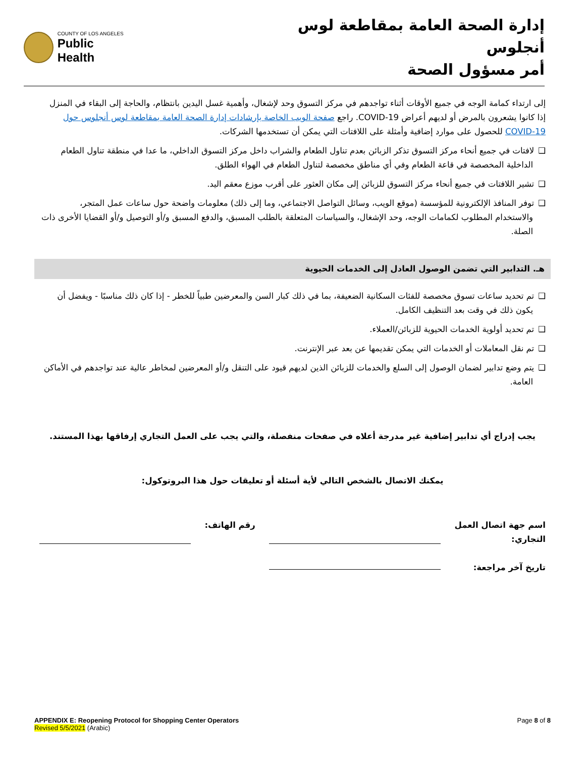COUNTY OF LOS ANGELES
Public Health
إدارة الصحة العامة بمقاطعة لوس أنجلوس
أمر مسؤول الصحة
إلى ارتداء كمامة الوجه في جميع الأوقات أثناء تواجدهم في مركز التسوق وحد لإشغال، وأهمية غسل اليدين بانتظام، والحاجة إلى البقاء في المنزل إذا كانوا يشعرون بالمرض أو لديهم أعراض COVID-19. راجع صفحة الويب الخاصة بإرشادات إدارة الصحة العامة بمقاطعة لوس أنجلوس حول COVID-19 للحصول على موارد إضافية وأمثلة على اللافتات التي يمكن أن تستخدمها الشركات.
❑لافتات في جميع أنحاء مركز التسوق تذكر الزبائن بعدم تناول الطعام والشراب داخل مركز التسوق الداخلي، ما عدا في منطقة تناول الطعام الداخلية المخصصة في قاعة الطعام وفي أي مناطق مخصصة لتناول الطعام في الهواء الطلق.
❑تشير اللافتات في جميع أنحاء مركز التسوق للزبائن إلى مكان العثور على أقرب موزع معقم اليد.
❑توفر المنافذ الإلكترونية للمؤسسة (موقع الويب، وسائل التواصل الاجتماعي، وما إلى ذلك) معلومات واضحة حول ساعات عمل المتجر، والاستخدام المطلوب لكمامات الوجه، وحد الإشغال، والسياسات المتعلقة بالطلب المسبق، والدفع المسبق و/أو التوصيل و/أو القضايا الأخرى ذات الصلة.
هـ. التدابير التي تضمن الوصول العادل إلى الخدمات الحيوية
❑تم تحديد ساعات تسوق مخصصة للفئات السكانية الضعيفة، بما في ذلك كبار السن والمعرضين طبياً للخطر - إذا كان ذلك مناسبًا - ويفضل أن يكون ذلك في وقت بعد التنظيف الكامل.
❑تم تحديد أولوية الخدمات الحيوية للزبائن/العملاء.
❑تم نقل المعاملات أو الخدمات التي يمكن تقديمها عن بعد عبر الإنترنت.
❑يتم وضع تدابير لضمان الوصول إلى السلع والخدمات للزبائن الذين لديهم قيود على التنقل و/أو المعرضين لمخاطر عالية عند تواجدهم في الأماكن العامة.
يجب إدراج أي تدابير إضافية غير مدرجة أعلاه في صفحات منفصلة، والتي يجب على العمل التجاري إرفاقها بهذا المستند.
يمكنك الاتصال بالشخص التالي لأية أسئلة أو تعليقات حول هذا البروتوكول:
اسم جهة اتصال العمل
التجاري:
تاريخ آخر مراجعة:
رقم الهاتف:
APPENDIX E: Reopening Protocol for Shopping Center Operators
Revised 5/5/2021 (Arabic)
Page 8 of 8